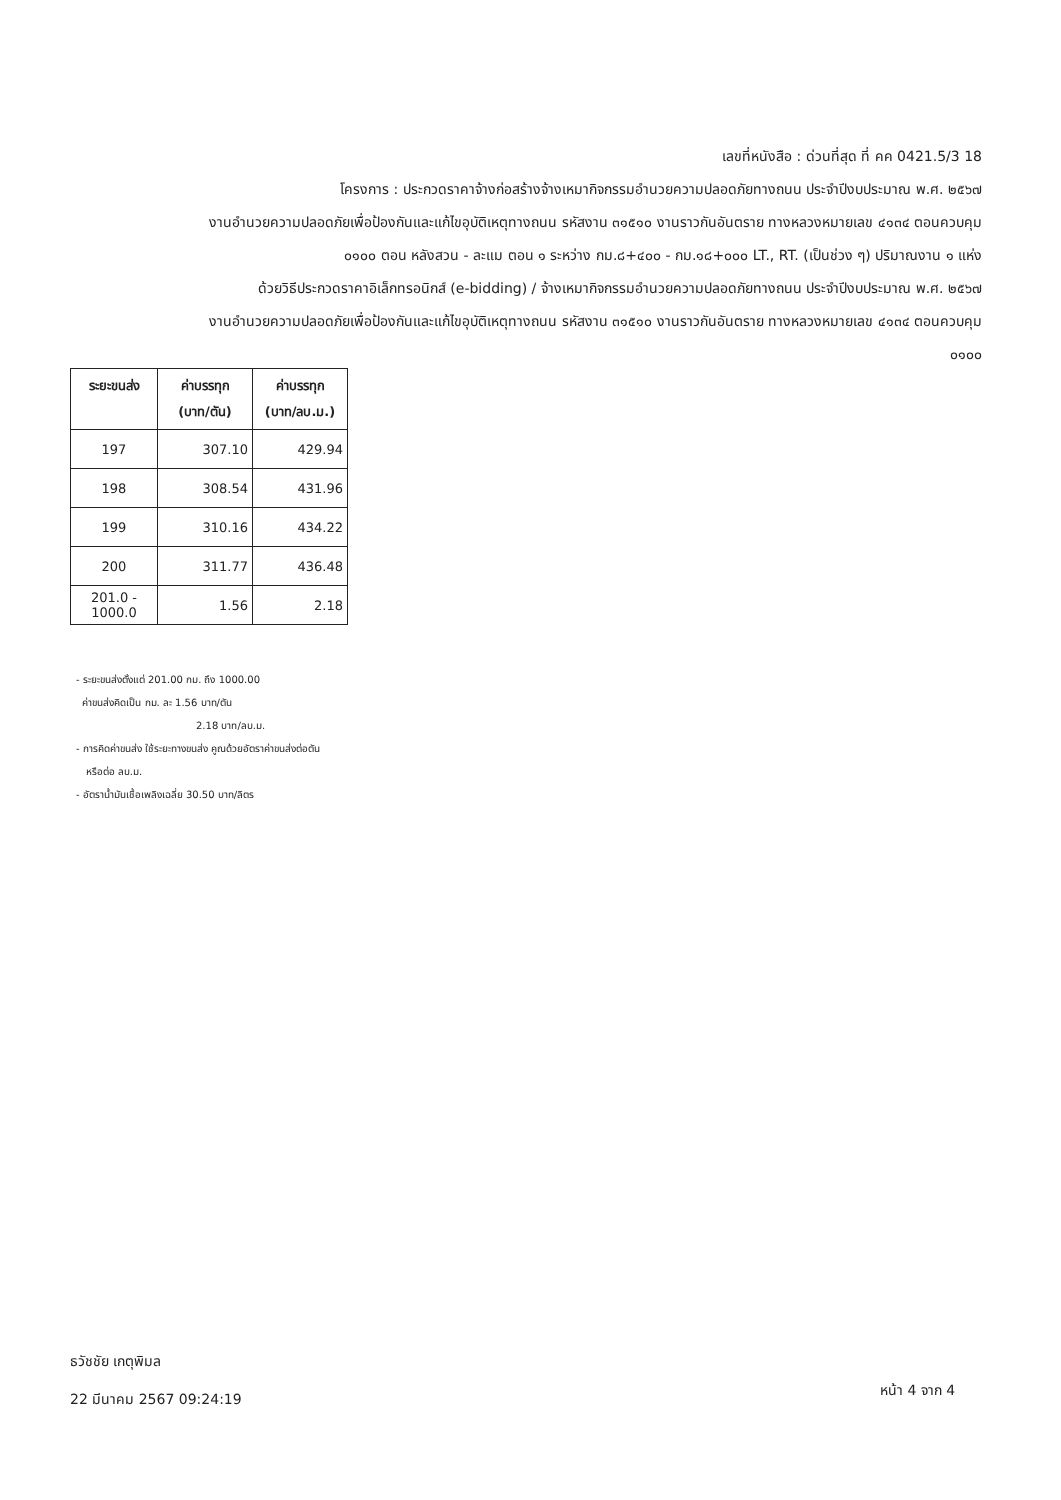เลขที่หนังสือ : ด่วนที่สุด ที่ คค 0421.5/3 18
โครงการ : ประกวดราคาจ้างก่อสร้างจ้างเหมากิจกรรมอำนวยความปลอดภัยทางถนน ประจำปีงบประมาณ พ.ศ. ๒๕๖๗
งานอำนวยความปลอดภัยเพื่อป้องกันและแก้ไขอุบัติเหตุทางถนน รหัสงาน ๓๑๕๑๐ งานราวกันอันตราย ทางหลวงหมายเลข ๔๑๓๔ ตอนควบคุม
๐๑๐๐ ตอน หลังสวน - ละแม ตอน ๑ ระหว่าง กม.๘+๔๐๐ - กม.๑๘+๐๐๐ LT., RT. (เป็นช่วง ๆ) ปริมาณงาน ๑ แห่ง
ด้วยวิธีประกวดราคาอิเล็กทรอนิกส์ (e-bidding) / จ้างเหมากิจกรรมอำนวยความปลอดภัยทางถนน ประจำปีงบประมาณ พ.ศ. ๒๕๖๗
งานอำนวยความปลอดภัยเพื่อป้องกันและแก้ไขอุบัติเหตุทางถนน รหัสงาน ๓๑๕๑๐ งานราวกันอันตราย ทางหลวงหมายเลข ๔๑๓๔ ตอนควบคุม
๐๑๐๐
| ระยะขนส่ง | ค่าบรรทุก (บาท/ตัน) | ค่าบรรทุก (บาท/ลบ.ม.) |
| --- | --- | --- |
| 197 | 307.10 | 429.94 |
| 198 | 308.54 | 431.96 |
| 199 | 310.16 | 434.22 |
| 200 | 311.77 | 436.48 |
| 201.0 - 1000.0 | 1.56 | 2.18 |
- ระยะขนส่งตั้งแต่ 201.00 กม. ถึง 1000.00
ค่าขนส่งคิดเป็น กม. ละ 1.56 บาท/ตัน
2.18 บาท/ลบ.ม.
- การคิดค่าขนส่ง ใช้ระยะทางขนส่ง คูณด้วยอัตราค่าขนส่งต่อตัน
หรือต่อ ลบ.ม.
- อัตราน้ำมันเชื้อเพลิงเฉลี่ย 30.50 บาท/ลิตร
ธวัชชัย เกตุพิมล
22 มีนาคม 2567 09:24:19
หน้า 4 จาก 4